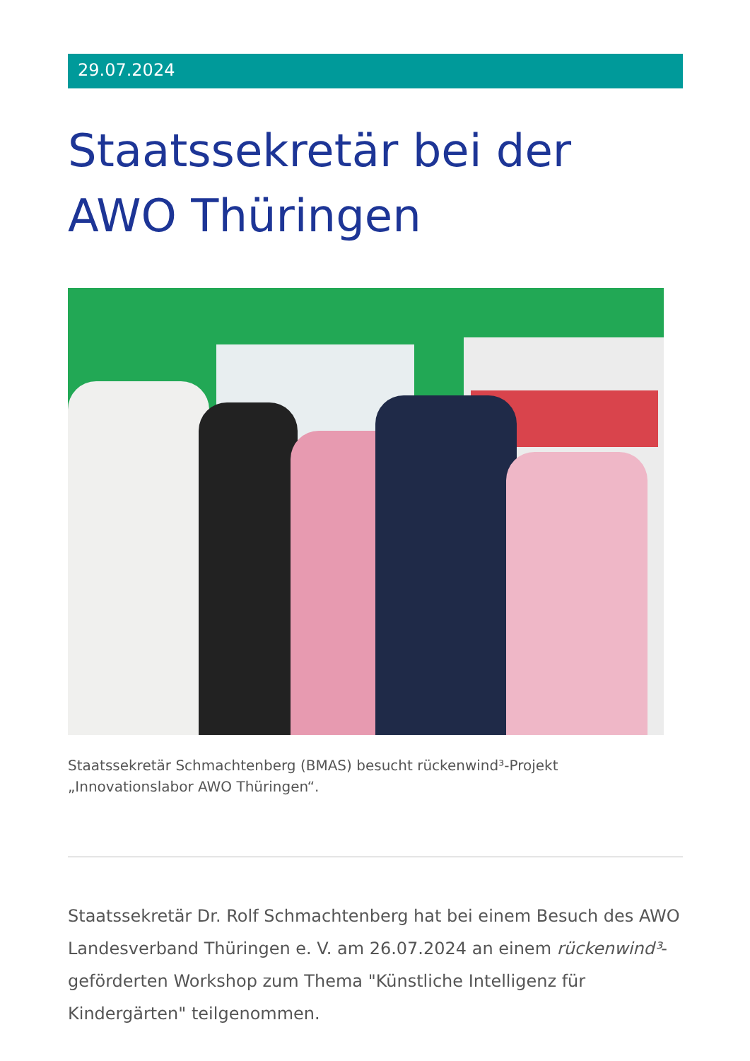29.07.2024
Staatssekretär bei der AWO Thüringen
Staatssekretär Schmachtenberg (BMAS) besucht rückenwind³-Projekt „Innovationslabor AWO Thüringen“.
Staatssekretär Dr. Rolf Schmachtenberg hat bei einem Besuch des AWO Landesverband Thüringen e. V. am 26.07.2024 an einem rückenwind³-geförderten Workshop zum Thema "Künstliche Intelligenz für Kindergärten" teilgenommen.